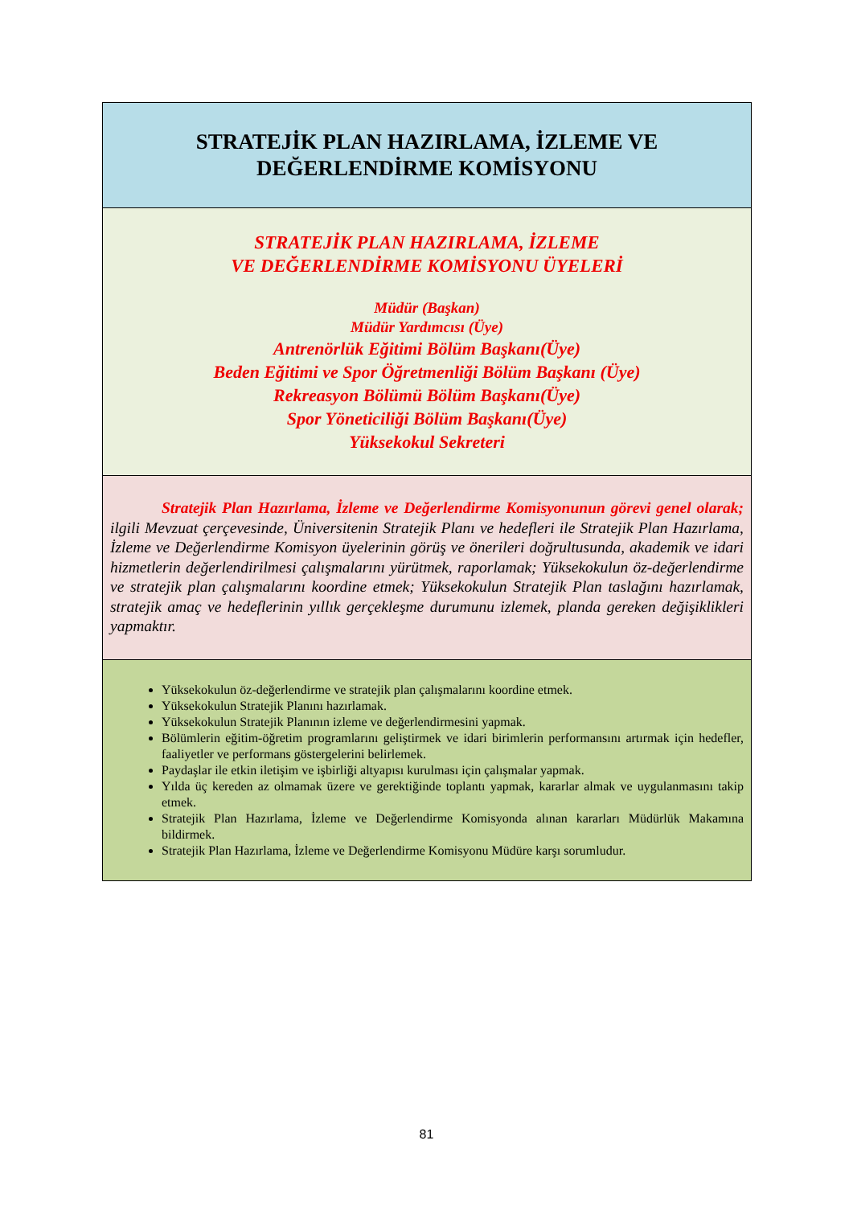| STRATEJİK PLAN HAZIRLAMA, İZLEME VE DEĞERLENDİRME KOMİSYONU |
| STRATEJİK PLAN HAZIRLAMA, İZLEME VE DEĞERLENDİRME KOMİSYONU ÜYELERİ Müdür (Başkan) Müdür Yardımcısı (Üye) Antrenörlük Eğitimi Bölüm Başkanı(Üye) Beden Eğitimi ve Spor Öğretmenliği Bölüm Başkanı (Üye) Rekreasyon Bölümü Bölüm Başkanı(Üye) Spor Yöneticiliği Bölüm Başkanı(Üye) Yüksekokul Sekreteri |
| Stratejik Plan Hazırlama, İzleme ve Değerlendirme Komisyonunun görevi genel olarak; ilgili Mevzuat çerçevesinde, Üniversitenin Stratejik Planı ve hedefleri ile Stratejik Plan Hazırlama, İzleme ve Değerlendirme Komisyon üyelerinin görüş ve önerileri doğrultusunda, akademik ve idari hizmetlerin değerlendirilmesi çalışmalarını yürütmek, raporlamak; Yüksekokulun öz-değerlendirme ve stratejik plan çalışmalarını koordine etmek; Yüksekokulun Stratejik Plan taslağını hazırlamak, stratejik amaç ve hedeflerinin yıllık gerçekleşme durumunu izlemek, planda gereken değişiklikleri yapmaktır. |
| Yüksekokulun öz-değerlendirme ve stratejik plan çalışmalarını koordine etmek. Yüksekokulun Stratejik Planını hazırlamak. Yüksekokulun Stratejik Planının izleme ve değerlendirmesini yapmak. Bölümlerin eğitim-öğretim programlarını geliştirmek ve idari birimlerin performansını artırmak için hedefler, faaliyetler ve performans göstergelerini belirlemek. Paydaşlar ile etkin iletişim ve işbirliği altyapısı kurulması için çalışmalar yapmak. Yılda üç kereden az olmamak üzere ve gerektiğinde toplantı yapmak, kararlar almak ve uygulanmasını takip etmek. Stratejik Plan Hazırlama, İzleme ve Değerlendirme Komisyonda alınan kararları Müdürlük Makamına bildirmek. Stratejik Plan Hazırlama, İzleme ve Değerlendirme Komisyonu Müdüre karşı sorumludur. |
81